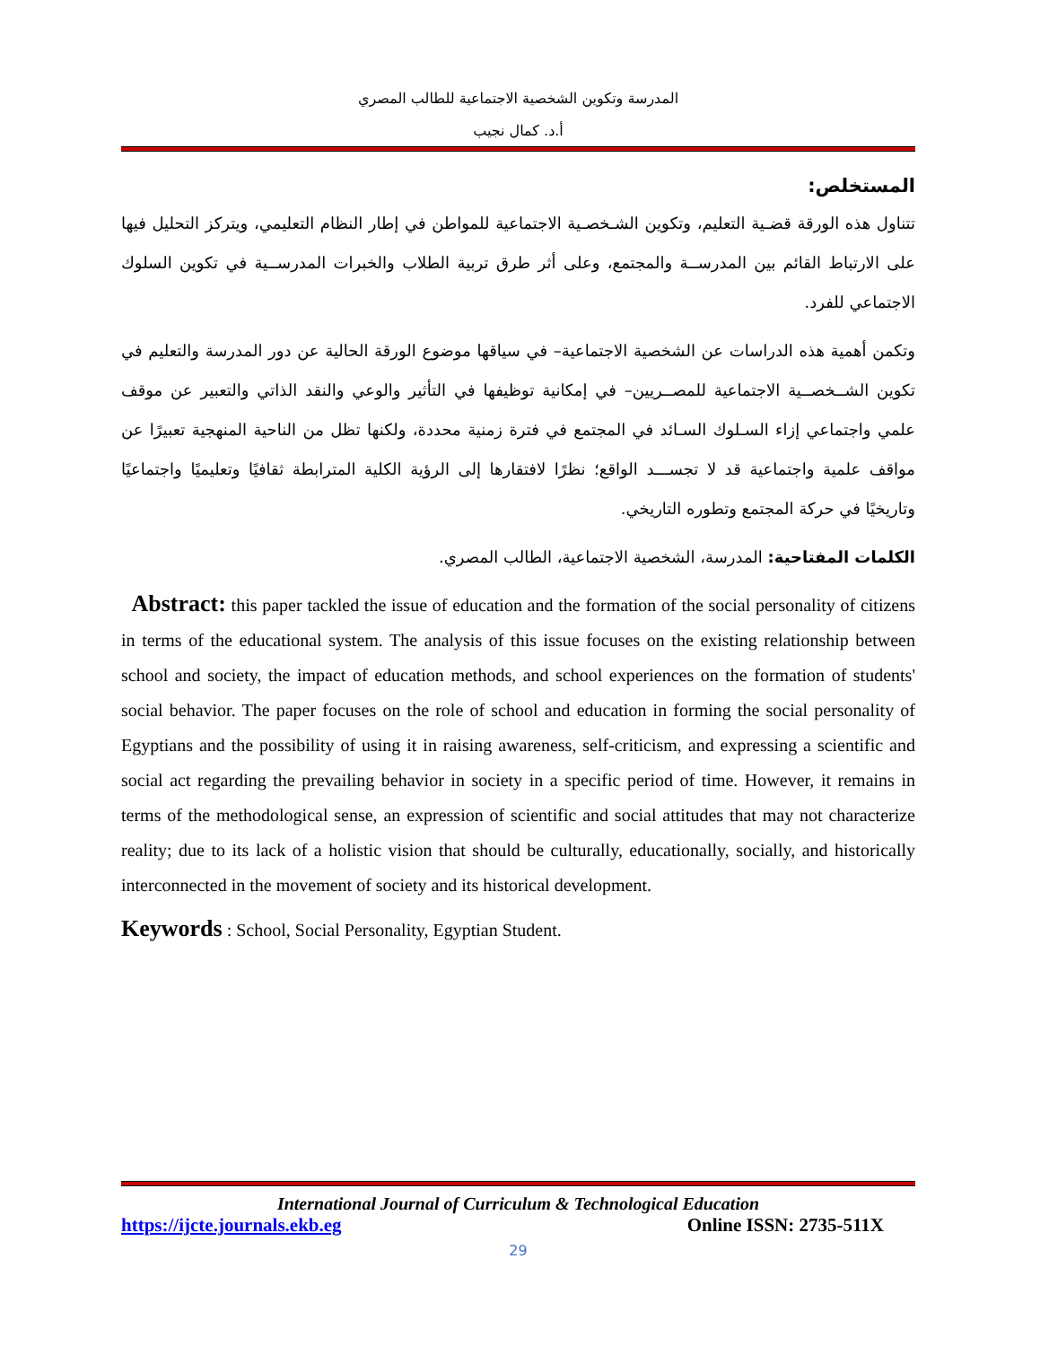المدرسة وتكوين الشخصية الاجتماعية للطالب المصري
أ.د. كمال نجيب
المستخلص:
تتناول هذه الورقة قضـية التعليم، وتكوين الشـخصـية الاجتماعية للمواطن في إطار النظام التعليمي، ويتركز التحليل فيها على الارتباط القائم بين المدرســة والمجتمع، وعلى أثر طرق تربية الطلاب والخبرات المدرســية في تكوين السلوك الاجتماعي للفرد.
وتكمن أهمية هذه الدراسات عن الشخصية الاجتماعية– في سياقها موضوع الورقة الحالية عن دور المدرسة والتعليم في تكوين الشــخصــية الاجتماعية للمصــريين– في إمكانية توظيفها في التأثير والوعي والنقد الذاتي والتعبير عن موقف علمي واجتماعي إزاء السـلوك السـائد في المجتمع في فترة زمنية محددة، ولكنها تظل من الناحية المنهجية تعبيرًا عن مواقف علمية واجتماعية قد لا تجســـد الواقع؛ نظرًا لافتقارها إلى الرؤية الكلية المترابطة ثقافيًا وتعليميًا واجتماعيًا وتاريخيًا في حركة المجتمع وتطوره التاريخي.
الكلمات المفتاحية: المدرسة، الشخصية الاجتماعية، الطالب المصري.
Abstract: this paper tackled the issue of education and the formation of the social personality of citizens in terms of the educational system. The analysis of this issue focuses on the existing relationship between school and society, the impact of education methods, and school experiences on the formation of students' social behavior. The paper focuses on the role of school and education in forming the social personality of Egyptians and the possibility of using it in raising awareness, self-criticism, and expressing a scientific and social act regarding the prevailing behavior in society in a specific period of time. However, it remains in terms of the methodological sense, an expression of scientific and social attitudes that may not characterize reality; due to its lack of a holistic vision that should be culturally, educationally, socially, and historically interconnected in the movement of society and its historical development.
Keywords : School, Social Personality, Egyptian Student.
International Journal of Curriculum & Technological Education
https://ijcte.journals.ekb.eg Online ISSN: 2735-511X
29